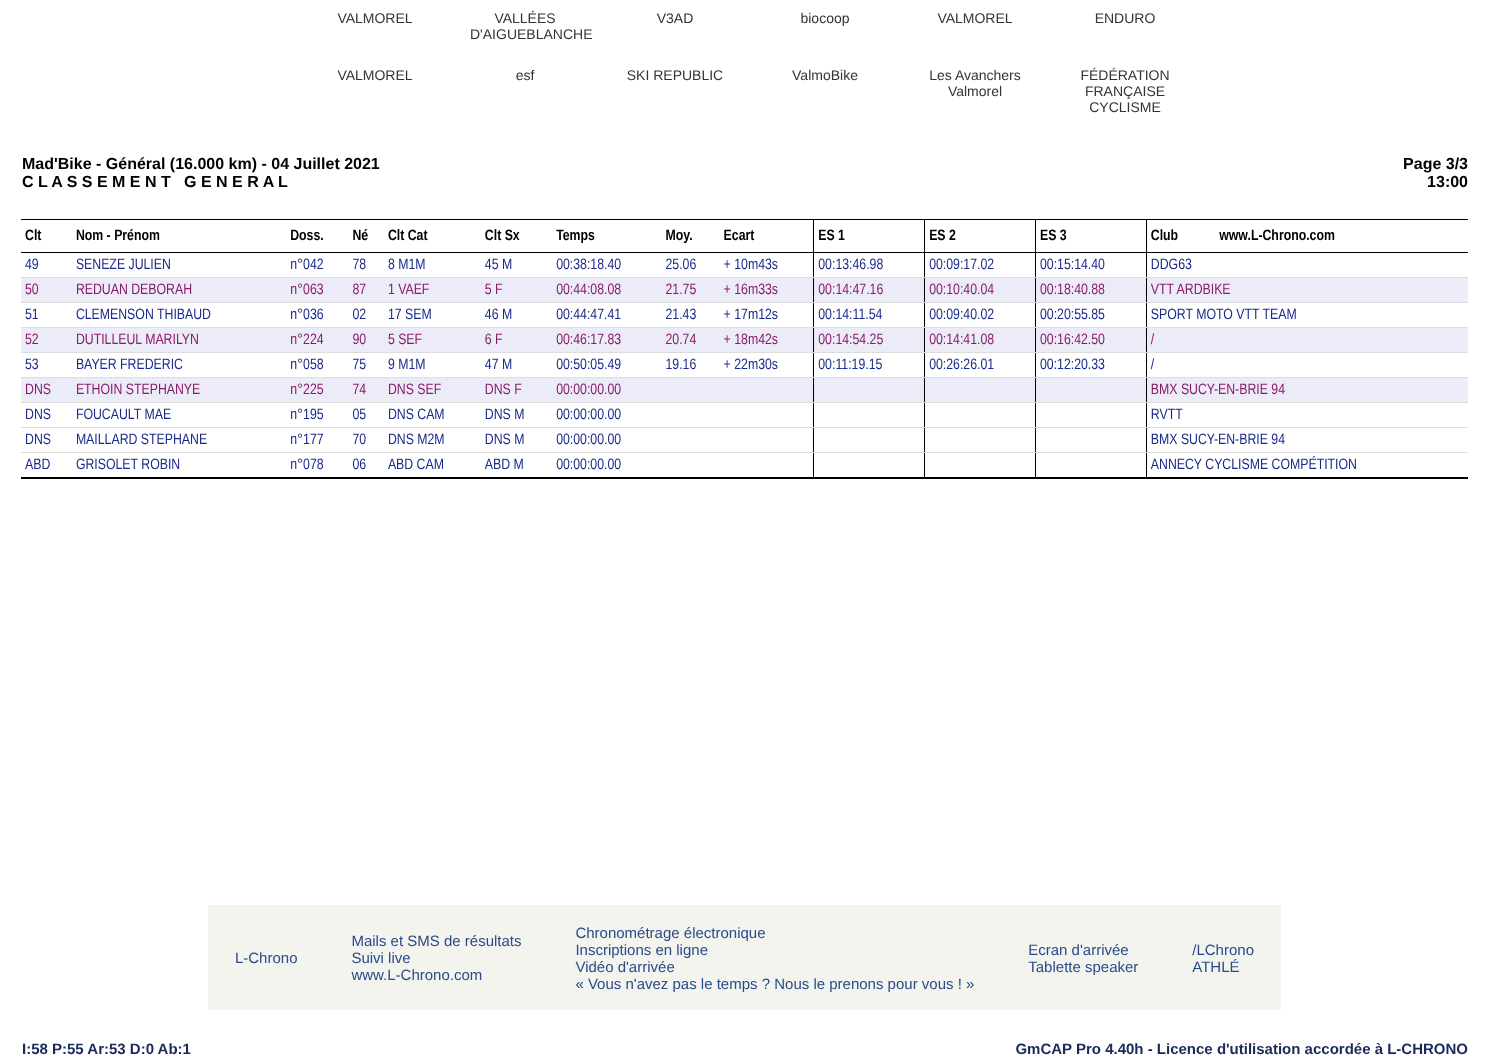VALMOREL VALLÉES D'AIGUEBLANCHE V3AD biocoop VALMOREL ENDURO VALMOREL esf SKI REPUBLIC ValmoBike Les Avanchers Valmorel FÉDÉRATION FRANÇAISE CYCLISME
Mad'Bike - Général (16.000 km) - 04 Juillet 2021
C L A S S E M E N T G E N E R A L
Page 3/3
13:00
| Clt | Nom - Prénom | Doss. | Né | Clt Cat | Clt Sx | Temps | Moy. | Ecart | ES 1 | ES 2 | ES 3 | Club www.L-Chrono.com |
| --- | --- | --- | --- | --- | --- | --- | --- | --- | --- | --- | --- | --- |
| 49 | SENEZE JULIEN | n°042 | 78 | 8 M1M | 45 M | 00:38:18.40 | 25.06 | + 10m43s | 00:13:46.98 | 00:09:17.02 | 00:15:14.40 | DDG63 |
| 50 | REDUAN DEBORAH | n°063 | 87 | 1 VAEF | 5 F | 00:44:08.08 | 21.75 | + 16m33s | 00:14:47.16 | 00:10:40.04 | 00:18:40.88 | VTT ARDBIKE |
| 51 | CLEMENSON THIBAUD | n°036 | 02 | 17 SEM | 46 M | 00:44:47.41 | 21.43 | + 17m12s | 00:14:11.54 | 00:09:40.02 | 00:20:55.85 | SPORT MOTO VTT TEAM |
| 52 | DUTILLEUL MARILYN | n°224 | 90 | 5 SEF | 6 F | 00:46:17.83 | 20.74 | + 18m42s | 00:14:54.25 | 00:14:41.08 | 00:16:42.50 | / |
| 53 | BAYER FREDERIC | n°058 | 75 | 9 M1M | 47 M | 00:50:05.49 | 19.16 | + 22m30s | 00:11:19.15 | 00:26:26.01 | 00:12:20.33 | / |
| DNS | ETHOIN STEPHANYE | n°225 | 74 | DNS SEF | DNS F | 00:00:00.00 | | | | | | BMX SUCY-EN-BRIE 94 |
| DNS | FOUCAULT MAE | n°195 | 05 | DNS CAM | DNS M | 00:00:00.00 | | | | | | RVTT |
| DNS | MAILLARD STEPHANE | n°177 | 70 | DNS M2M | DNS M | 00:00:00.00 | | | | | | BMX SUCY-EN-BRIE 94 |
| ABD | GRISOLET ROBIN | n°078 | 06 | ABD CAM | ABD M | 00:00:00.00 | | | | | | ANNECY CYCLISME COMPÉTITION |
L-Chrono
Mails et SMS de résultats
Suivi live
www.L-Chrono.com
Chronométrage électronique
Inscriptions en ligne
Vidéo d'arrivée
« Vous n'avez pas le temps ? Nous le prenons pour vous ! »
Ecran d'arrivée
Tablette speaker
/LChrono
ATHLÉ
I:58 P:55 Ar:53 D:0 Ab:1 GmCAP Pro 4.40h - Licence d'utilisation accordée à L-CHRONO